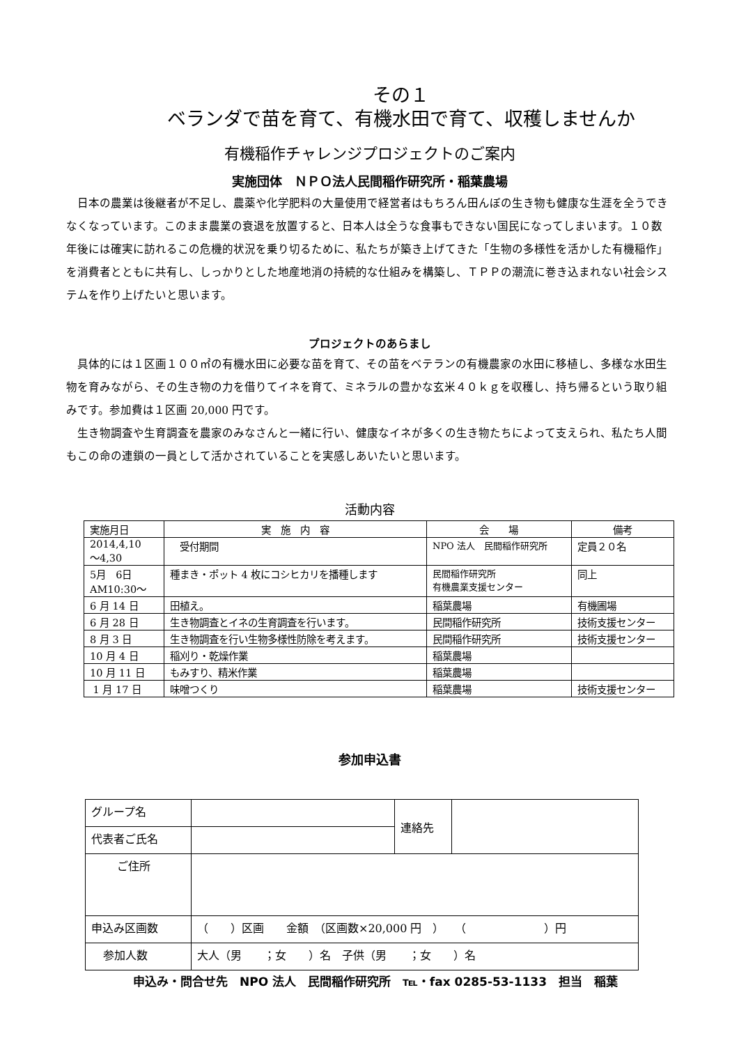その１
ベランダで苗を育て、有機水田で育て、収穫しませんか
有機稲作チャレンジプロジェクトのご案内
実施団体　ＮＰＯ法人民間稲作研究所・稲葉農場
日本の農業は後継者が不足し、農薬や化学肥料の大量使用で経営者はもちろん田んぼの生き物も健康な生涯を全うできなくなっています。このまま農業の衰退を放置すると、日本人は全うな食事もできない国民になってしまいます。１０数年後には確実に訪れるこの危機的状況を乗り切るために、私たちが築き上げてきた「生物の多様性を活かした有機稲作」を消費者とともに共有し、しっかりとした地産地消の持続的な仕組みを構築し、ＴＰＰの潮流に巻き込まれない社会システムを作り上げたいと思います。
プロジェクトのあらまし
具体的には１区画１００㎡の有機水田に必要な苗を育て、その苗をベテランの有機農家の水田に移植し、多様な水田生物を育みながら、その生き物の力を借りてイネを育て、ミネラルの豊かな玄米４０ｋｇを収穫し、持ち帰るという取り組みです。参加費は１区画 20,000 円です。
生き物調査や生育調査を農家のみなさんと一緒に行い、健康なイネが多くの生き物たちによって支えられ、私たち人間もこの命の連鎖の一員として活かされていることを実感しあいたいと思います。
活動内容
| 実施月日 | 実 施 内 容 | 会 場 | 備考 |
| 2014,4,10 ～4,30 | 受付期間 | NPO 法人 民間稲作研究所 | 定員２０名 |
| 5月 6日 AM10:30～ | 種まき・ポット 4 枚にコシヒカリを播種します | 民間稲作研究所 有機農業支援センター | 同上 |
| 6 月 14 日 | 田植え。 | 稲葉農場 | 有機圃場 |
| 6 月 28 日 | 生き物調査とイネの生育調査を行います。 | 民間稲作研究所 | 技術支援センター |
| 8 月 3 日 | 生き物調査を行い生物多様性防除を考えます。 | 民間稲作研究所 | 技術支援センター |
| 10 月 4 日 | 稲刈り・乾燥作業 | 稲葉農場 | |
| 10 月 11 日 | もみすり、精米作業 | 稲葉農場 | |
| 1 月 17 日 | 味噌つくり | 稲葉農場 | 技術支援センター |
参加申込書
| グループ名 | | 連絡先 | |
| 代表者ご氏名 | | | |
| ご住所 | | | |
| 申込み区画数 | （ ）区画 金額 （区画数×20,000 円 ） （ ）円 | | |
| 参加人数 | 大人（男 ；女 ）名 子供（男 ；女 ）名 | | |
申込み・問合せ先　NPO 法人　民間稲作研究所　℡・fax 0285-53-1133　担当　稲葉